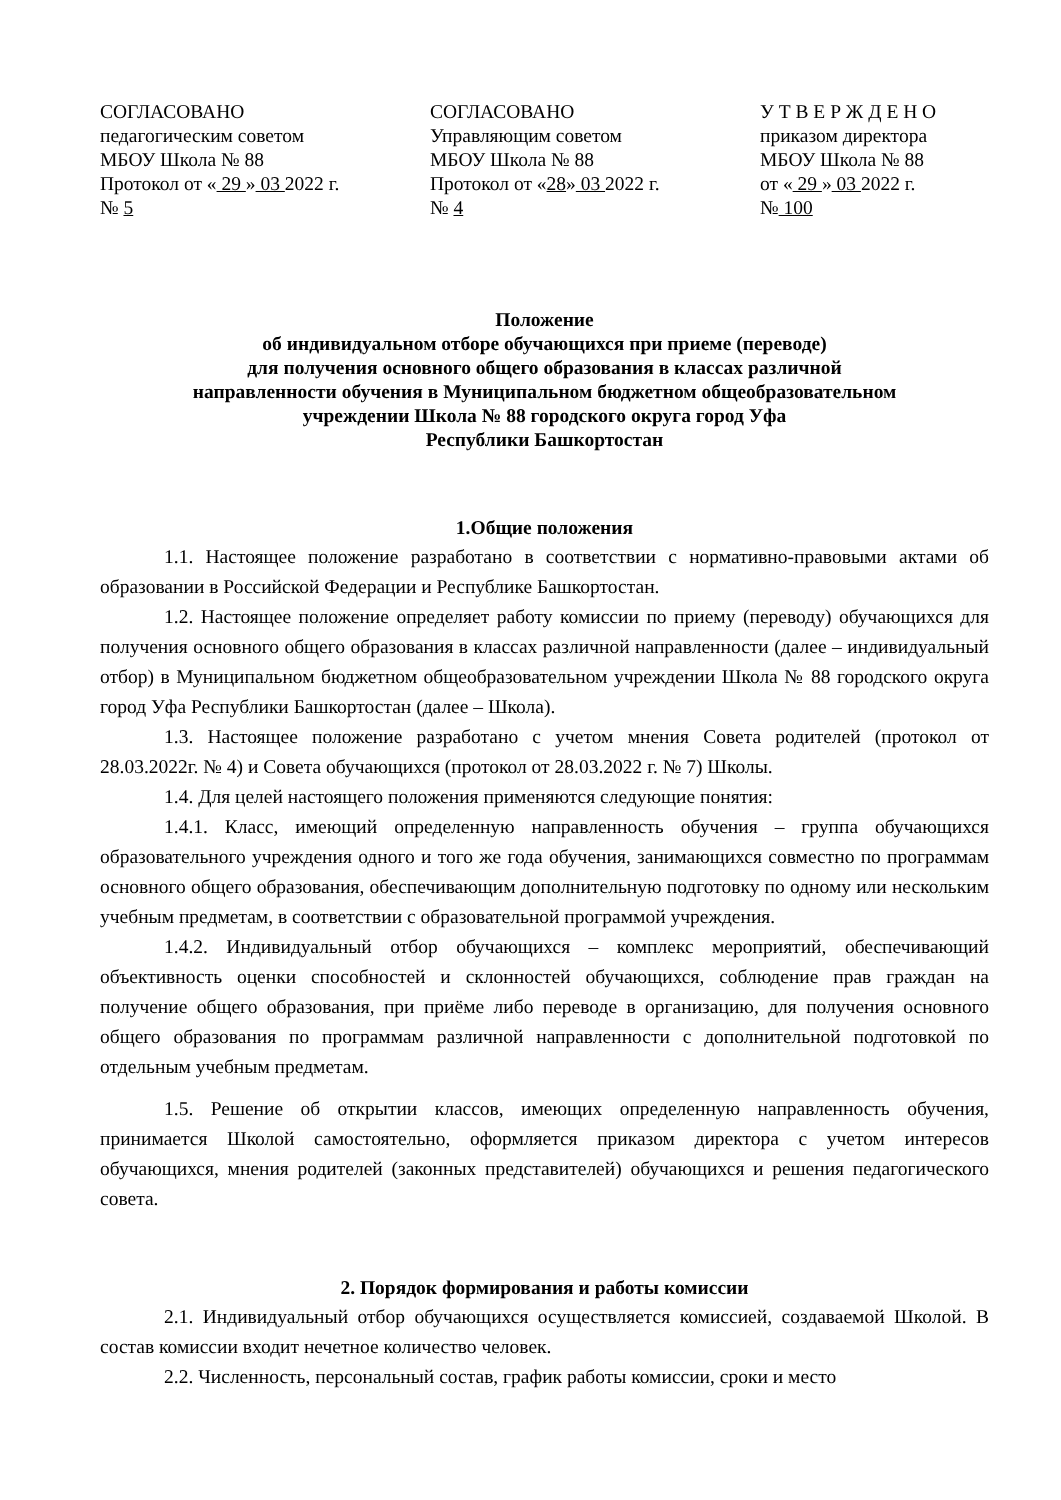СОГЛАСОВАНО
педагогическим советом
МБОУ Школа № 88
Протокол от « 29 » 03 2022 г.
№ 5
СОГЛАСОВАНО
Управляющим советом
МБОУ Школа № 88
Протокол от «28» 03 2022 г.
№ 4
У Т В Е Р Ж Д Е Н О
приказом директора
МБОУ Школа № 88
от « 29 » 03 2022 г.
№ 100
Положение
об индивидуальном отборе обучающихся при приеме (переводе)
для получения основного общего образования в классах различной
направленности обучения в Муниципальном бюджетном общеобразовательном
учреждении Школа № 88 городского округа город Уфа
Республики Башкортостан
1.Общие положения
1.1. Настоящее положение разработано в соответствии с нормативно-правовыми актами об образовании в Российской Федерации и Республике Башкортостан.
1.2. Настоящее положение определяет работу комиссии по приему (переводу) обучающихся для получения основного общего образования в классах различной направленности (далее – индивидуальный отбор) в Муниципальном бюджетном общеобразовательном учреждении Школа № 88 городского округа город Уфа Республики Башкортостан (далее – Школа).
1.3. Настоящее положение разработано с учетом мнения Совета родителей (протокол от 28.03.2022г. № 4) и Совета обучающихся (протокол от 28.03.2022 г. № 7) Школы.
1.4. Для целей настоящего положения применяются следующие понятия:
1.4.1. Класс, имеющий определенную направленность обучения – группа обучающихся образовательного учреждения одного и того же года обучения, занимающихся совместно по программам основного общего образования, обеспечивающим дополнительную подготовку по одному или нескольким учебным предметам, в соответствии с образовательной программой учреждения.
1.4.2. Индивидуальный отбор обучающихся – комплекс мероприятий, обеспечивающий объективность оценки способностей и склонностей обучающихся, соблюдение прав граждан на получение общего образования, при приёме либо переводе в организацию, для получения основного общего образования по программам различной направленности с дополнительной подготовкой по отдельным учебным предметам.
1.5. Решение об открытии классов, имеющих определенную направленность обучения, принимается Школой самостоятельно, оформляется приказом директора с учетом интересов обучающихся, мнения родителей (законных представителей) обучающихся и решения педагогического совета.
2. Порядок формирования и работы комиссии
2.1. Индивидуальный отбор обучающихся осуществляется комиссией, создаваемой Школой. В состав комиссии входит нечетное количество человек.
2.2. Численность, персональный состав, график работы комиссии, сроки и место